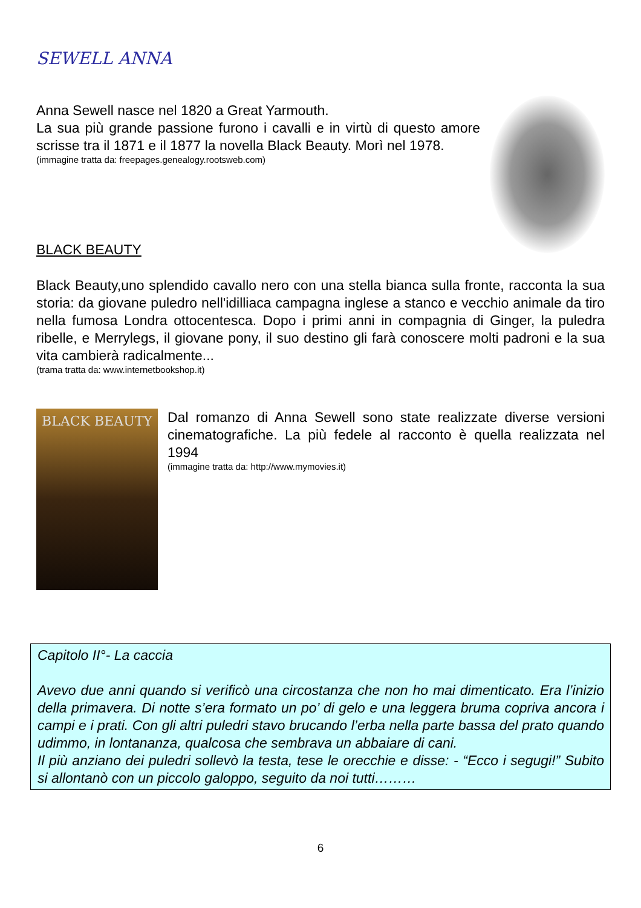SEWELL ANNA
Anna Sewell nasce nel 1820 a Great Yarmouth.
La sua più grande passione furono i cavalli e in virtù di questo amore scrisse tra il 1871 e il 1877 la novella Black Beauty. Morì nel 1978.
(immagine tratta da: freepages.genealogy.rootsweb.com)
BLACK BEAUTY
Black Beauty,uno splendido cavallo nero con una stella bianca sulla fronte, racconta la sua storia: da giovane puledro nell'idilliaca campagna inglese a stanco e vecchio animale da tiro nella fumosa Londra ottocentesca. Dopo i primi anni in compagnia di Ginger, la puledra ribelle, e Merrylegs, il giovane pony, il suo destino gli farà conoscere molti padroni e la sua vita cambierà radicalmente...
(trama tratta da: www.internetbookshop.it)
BLACK BEAUTY
Dal romanzo di Anna Sewell sono state realizzate diverse versioni cinematografiche. La più fedele al racconto è quella realizzata nel 1994
(immagine tratta da: http://www.mymovies.it)
Capitolo II°- La caccia
Avevo due anni quando si verificò una circostanza che non ho mai dimenticato. Era l’inizio della primavera. Di notte s’era formato un po’ di gelo e una leggera bruma copriva ancora i campi e i prati. Con gli altri puledri stavo brucando l’erba nella parte bassa del prato quando udimmo, in lontananza, qualcosa che sembrava un abbaiare di cani.
Il più anziano dei puledri sollevò la testa, tese le orecchie e disse: - “Ecco i segugi!” Subito si allontanò con un piccolo galoppo, seguito da noi tutti………
6